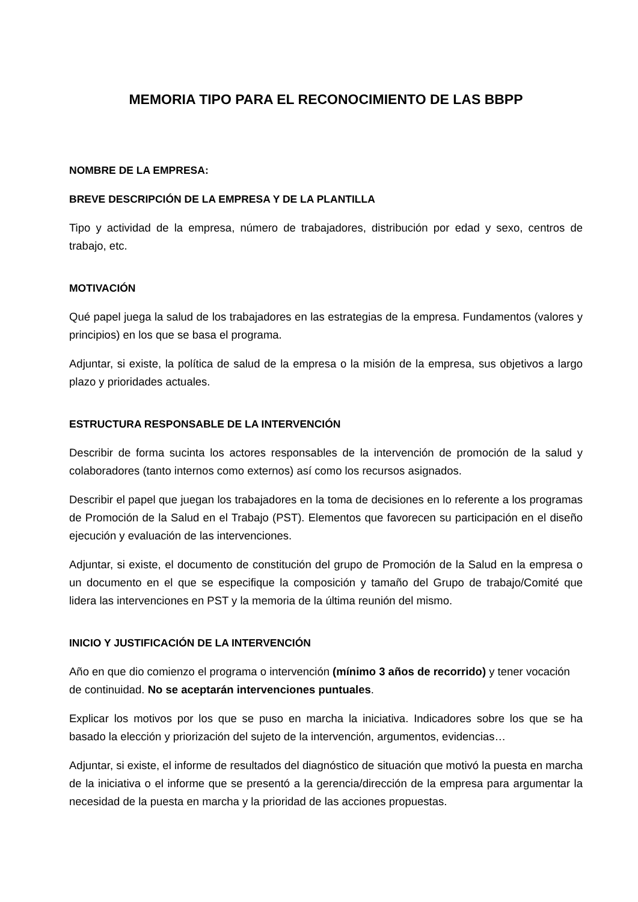MEMORIA TIPO PARA EL RECONOCIMIENTO DE LAS BBPP
NOMBRE DE LA EMPRESA:
BREVE DESCRIPCIÓN DE LA EMPRESA Y DE LA PLANTILLA
Tipo y actividad de la empresa, número de trabajadores, distribución por edad y sexo, centros de trabajo, etc.
MOTIVACIÓN
Qué papel juega la salud de los trabajadores en las estrategias de la empresa. Fundamentos (valores y principios) en los que se basa el programa.
Adjuntar, si existe, la política de salud de la empresa o la misión de la empresa, sus objetivos a largo plazo y prioridades actuales.
ESTRUCTURA RESPONSABLE DE LA INTERVENCIÓN
Describir de forma sucinta los actores responsables de la intervención de promoción de la salud y colaboradores (tanto internos como externos) así como los recursos asignados.
Describir el papel que juegan los trabajadores en la toma de decisiones en lo referente a los programas de Promoción de la Salud en el Trabajo (PST). Elementos que favorecen su participación en el diseño ejecución y evaluación de las intervenciones.
Adjuntar, si existe, el documento de constitución del grupo de Promoción de la Salud en la empresa o un documento en el que se especifique la composición y tamaño del Grupo de trabajo/Comité que lidera las intervenciones en PST y la memoria de la última reunión del mismo.
INICIO Y JUSTIFICACIÓN DE LA INTERVENCIÓN
Año en que dio comienzo el programa o intervención (mínimo 3 años de recorrido) y tener vocación de continuidad. No se aceptarán intervenciones puntuales.
Explicar los motivos por los que se puso en marcha la iniciativa. Indicadores sobre los que se ha basado la elección y priorización del sujeto de la intervención, argumentos, evidencias…
Adjuntar, si existe, el informe de resultados del diagnóstico de situación que motivó la puesta en marcha de la iniciativa o el informe que se presentó a la gerencia/dirección de la empresa para argumentar la necesidad de la puesta en marcha y la prioridad de las acciones propuestas.